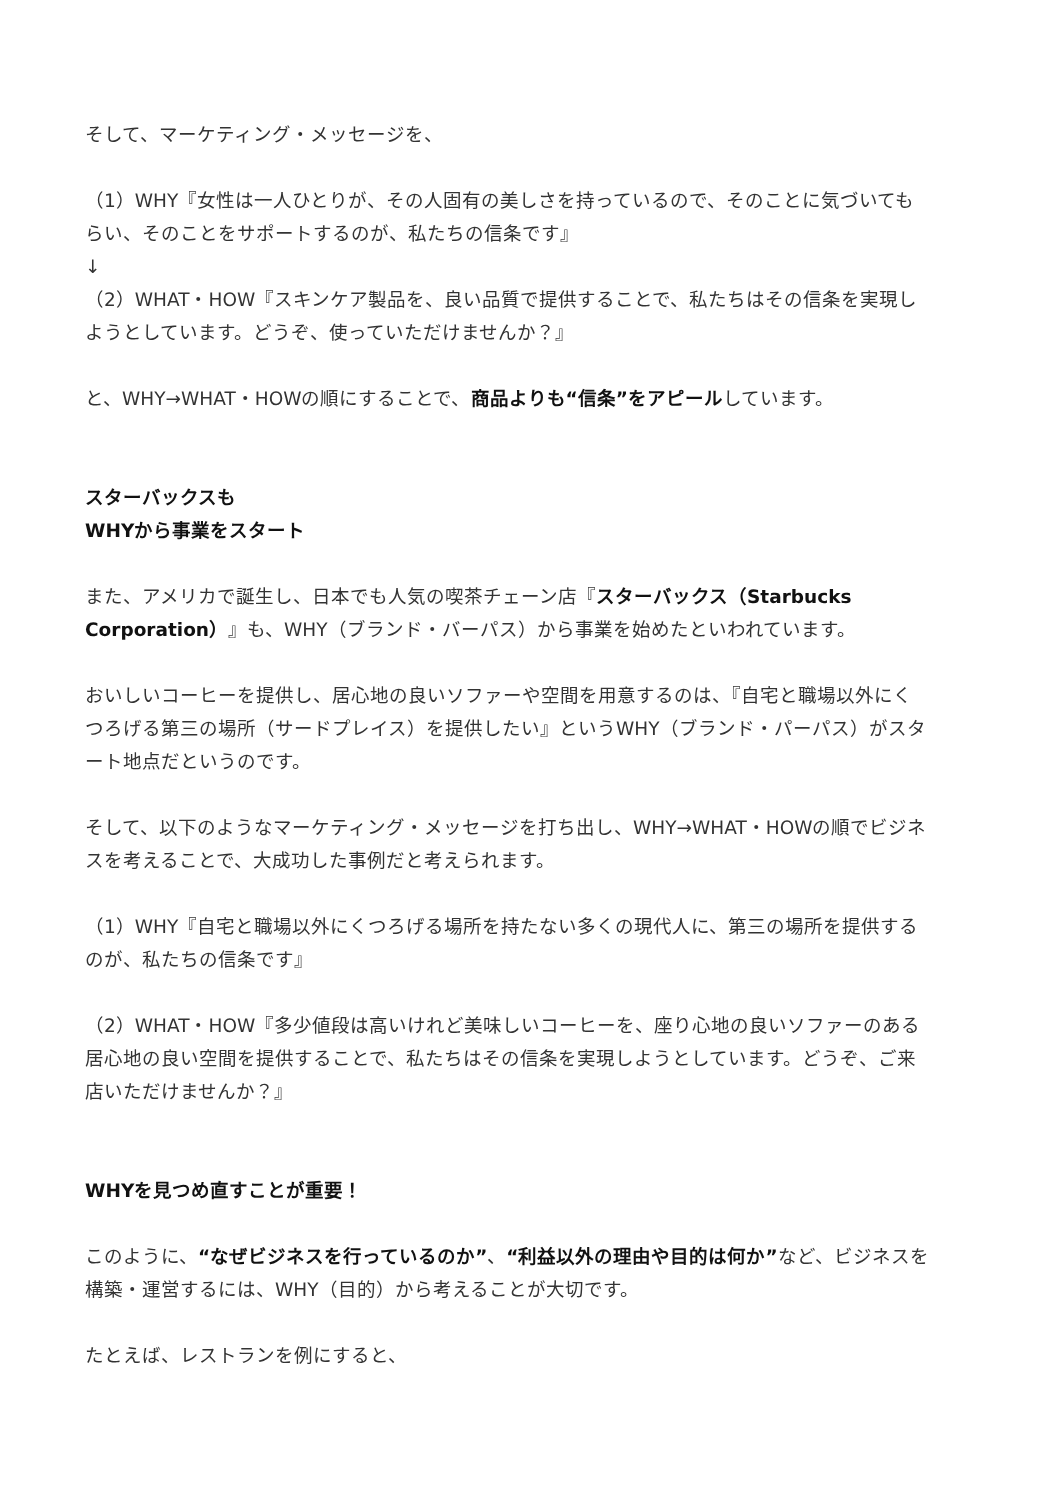そして、マーケティング・メッセージを、
（1）WHY『女性は一人ひとりが、その人固有の美しさを持っているので、そのことに気づいてもらい、そのことをサポートするのが、私たちの信条です』
↓
（2）WHAT・HOW『スキンケア製品を、良い品質で提供することで、私たちはその信条を実現しようとしています。どうぞ、使っていただけませんか？』
と、WHY→WHAT・HOWの順にすることで、商品よりも“信条”をアピールしています。
スターバックスも
WHYから事業をスタート
また、アメリカで誕生し、日本でも人気の喫茶チェーン店『スターバックス（Starbucks Corporation）』も、WHY（ブランド・バーパス）から事業を始めたといわれています。
おいしいコーヒーを提供し、居心地の良いソファーや空間を用意するのは、『自宅と職場以外にくつろげる第三の場所（サードプレイス）を提供したい』というWHY（ブランド・パーパス）がスタート地点だというのです。
そして、以下のようなマーケティング・メッセージを打ち出し、WHY→WHAT・HOWの順でビジネスを考えることで、大成功した事例だと考えられます。
（1）WHY『自宅と職場以外にくつろげる場所を持たない多くの現代人に、第三の場所を提供するのが、私たちの信条です』
（2）WHAT・HOW『多少値段は高いけれど美味しいコーヒーを、座り心地の良いソファーのある居心地の良い空間を提供することで、私たちはその信条を実現しようとしています。どうぞ、ご来店いただけませんか？』
WHYを見つめ直すことが重要！
このように、“なぜビジネスを行っているのか”、“利益以外の理由や目的は何か”など、ビジネスを構築・運営するには、WHY（目的）から考えることが大切です。
たとえば、レストランを例にすると、